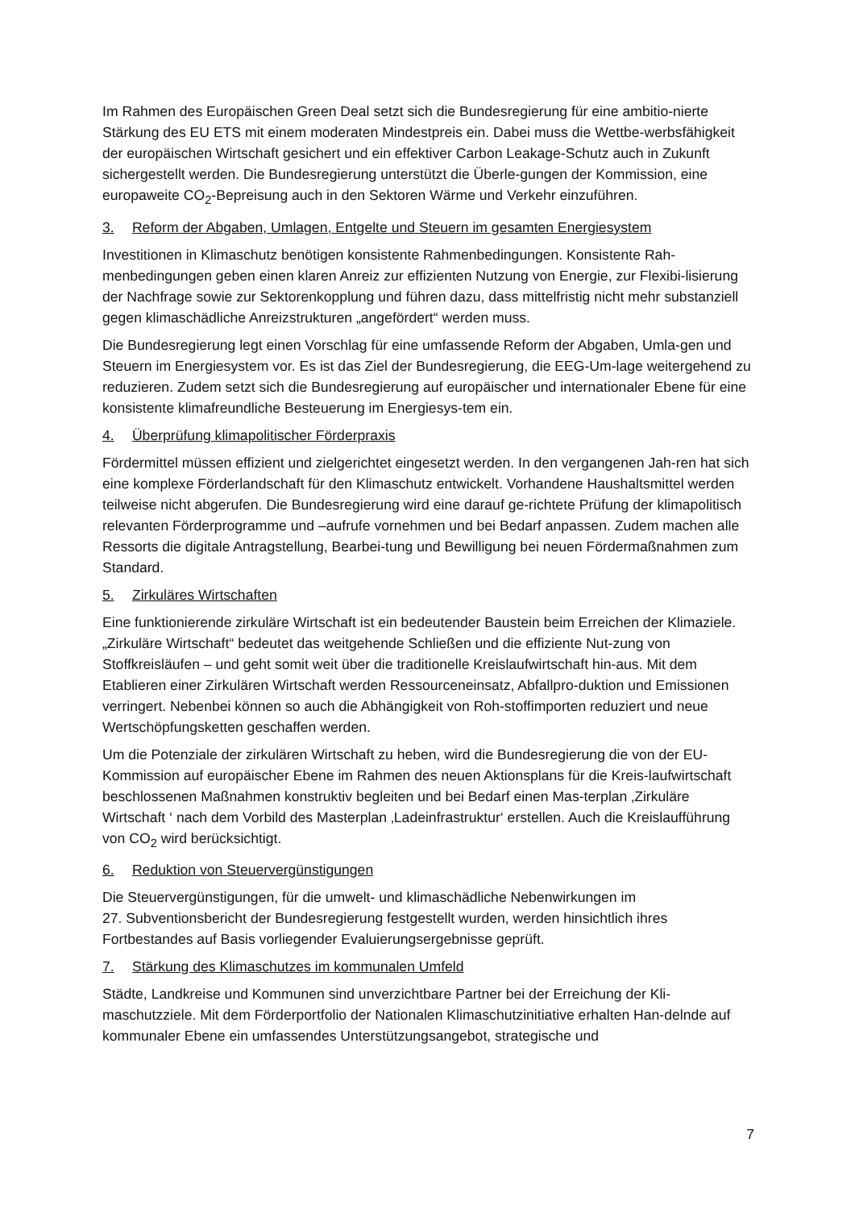Im Rahmen des Europäischen Green Deal setzt sich die Bundesregierung für eine ambitio-nierte Stärkung des EU ETS mit einem moderaten Mindestpreis ein. Dabei muss die Wettbe-werbsfähigkeit der europäischen Wirtschaft gesichert und ein effektiver Carbon Leakage-Schutz auch in Zukunft sichergestellt werden. Die Bundesregierung unterstützt die Überle-gungen der Kommission, eine europaweite CO<sub>2</sub>-Bepreisung auch in den Sektoren Wärme und Verkehr einzuführen.
3. Reform der Abgaben, Umlagen, Entgelte und Steuern im gesamten Energiesystem
Investitionen in Klimaschutz benötigen konsistente Rahmenbedingungen. Konsistente Rah-menbedingungen geben einen klaren Anreiz zur effizienten Nutzung von Energie, zur Flexibi-lisierung der Nachfrage sowie zur Sektorenkopplung und führen dazu, dass mittelfristig nicht mehr substanziell gegen klimaschädliche Anreizstrukturen „angefördert“ werden muss.
Die Bundesregierung legt einen Vorschlag für eine umfassende Reform der Abgaben, Umla-gen und Steuern im Energiesystem vor. Es ist das Ziel der Bundesregierung, die EEG-Um-lage weitergehend zu reduzieren. Zudem setzt sich die Bundesregierung auf europäischer und internationaler Ebene für eine konsistente klimafreundliche Besteuerung im Energiesys-tem ein.
4. Überprüfung klimapolitischer Förderpraxis
Fördermittel müssen effizient und zielgerichtet eingesetzt werden. In den vergangenen Jah-ren hat sich eine komplexe Förderlandschaft für den Klimaschutz entwickelt. Vorhandene Haushaltsmittel werden teilweise nicht abgerufen. Die Bundesregierung wird eine darauf ge-richtete Prüfung der klimapolitisch relevanten Förderprogramme und –aufrufe vornehmen und bei Bedarf anpassen. Zudem machen alle Ressorts die digitale Antragstellung, Bearbei-tung und Bewilligung bei neuen Fördermaßnahmen zum Standard.
5. Zirkuläres Wirtschaften
Eine funktionierende zirkuläre Wirtschaft ist ein bedeutender Baustein beim Erreichen der Klimaziele. „Zirkuläre Wirtschaft“ bedeutet das weitgehende Schließen und die effiziente Nut-zung von Stoffkreisläufen – und geht somit weit über die traditionelle Kreislaufwirtschaft hin-aus. Mit dem Etablieren einer Zirkulären Wirtschaft werden Ressourceneinsatz, Abfallpro-duktion und Emissionen verringert. Nebenbei können so auch die Abhängigkeit von Roh-stoffimporten reduziert und neue Wertschöpfungsketten geschaffen werden.
Um die Potenziale der zirkulären Wirtschaft zu heben, wird die Bundesregierung die von der EU-Kommission auf europäischer Ebene im Rahmen des neuen Aktionsplans für die Kreis-laufwirtschaft beschlossenen Maßnahmen konstruktiv begleiten und bei Bedarf einen Mas-terplan ‚Zirkuläre Wirtschaft ‘ nach dem Vorbild des Masterplan ‚Ladeinfrastruktur‘ erstellen. Auch die Kreislaufführung von CO<sub>2</sub> wird berücksichtigt.
6. Reduktion von Steuervergünstigungen
Die Steuervergünstigungen, für die umwelt- und klimaschädliche Nebenwirkungen im
27. Subventionsbericht der Bundesregierung festgestellt wurden, werden hinsichtlich ihres Fortbestandes auf Basis vorliegender Evaluierungsergebnisse geprüft.
7. Stärkung des Klimaschutzes im kommunalen Umfeld
Städte, Landkreise und Kommunen sind unverzichtbare Partner bei der Erreichung der Kli-maschutzziele. Mit dem Förderportfolio der Nationalen Klimaschutzinitiative erhalten Han-delnde auf kommunaler Ebene ein umfassendes Unterstützungsangebot, strategische und
7